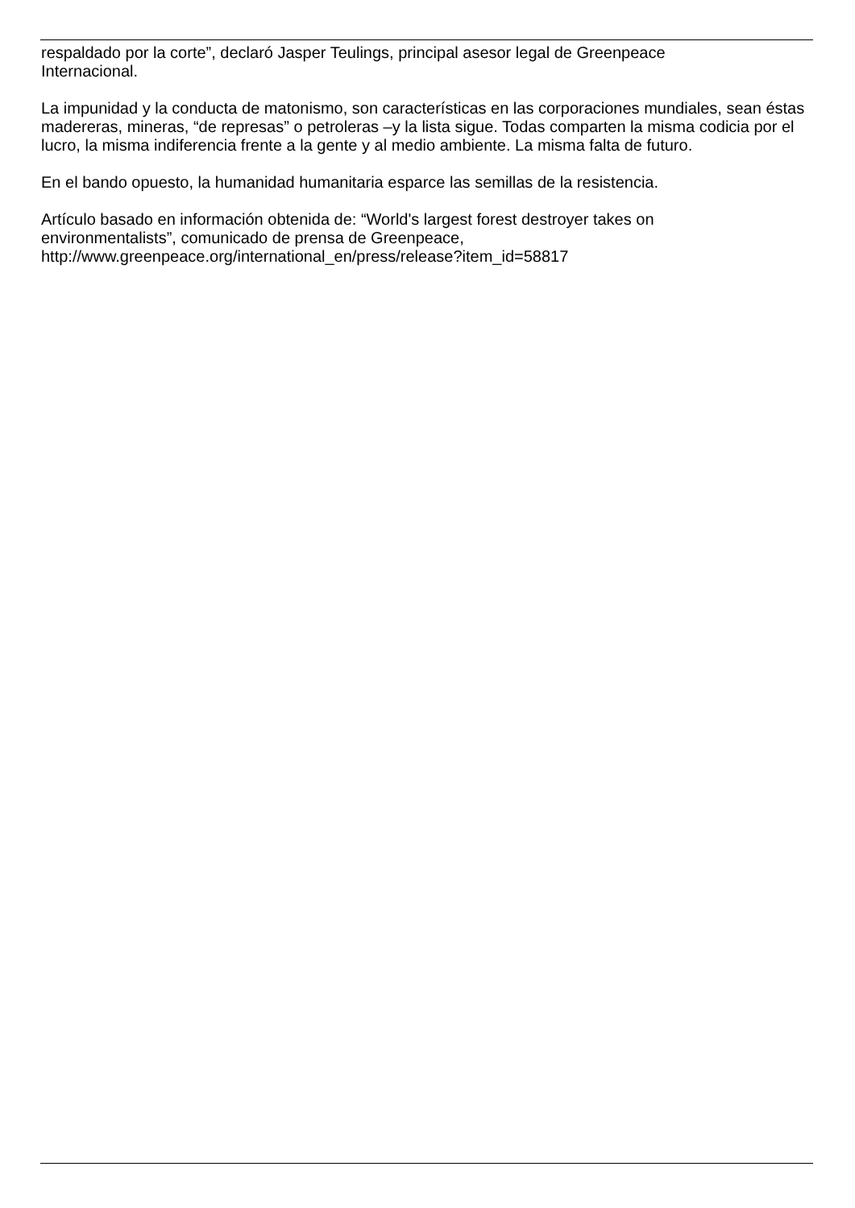respaldado por la corte”, declaró Jasper Teulings, principal asesor legal de Greenpeace
Internacional.
La impunidad y la conducta de matonismo, son características en las corporaciones mundiales, sean éstas madereras, mineras, “de represas” o petroleras –y la lista sigue. Todas comparten la misma codicia por el lucro, la misma indiferencia frente a la gente y al medio ambiente. La misma falta de futuro.
En el bando opuesto, la humanidad humanitaria esparce las semillas de la resistencia.
Artículo basado en información obtenida de: “World's largest forest destroyer takes on
environmentalists”, comunicado de prensa de Greenpeace,
http://www.greenpeace.org/international_en/press/release?item_id=58817